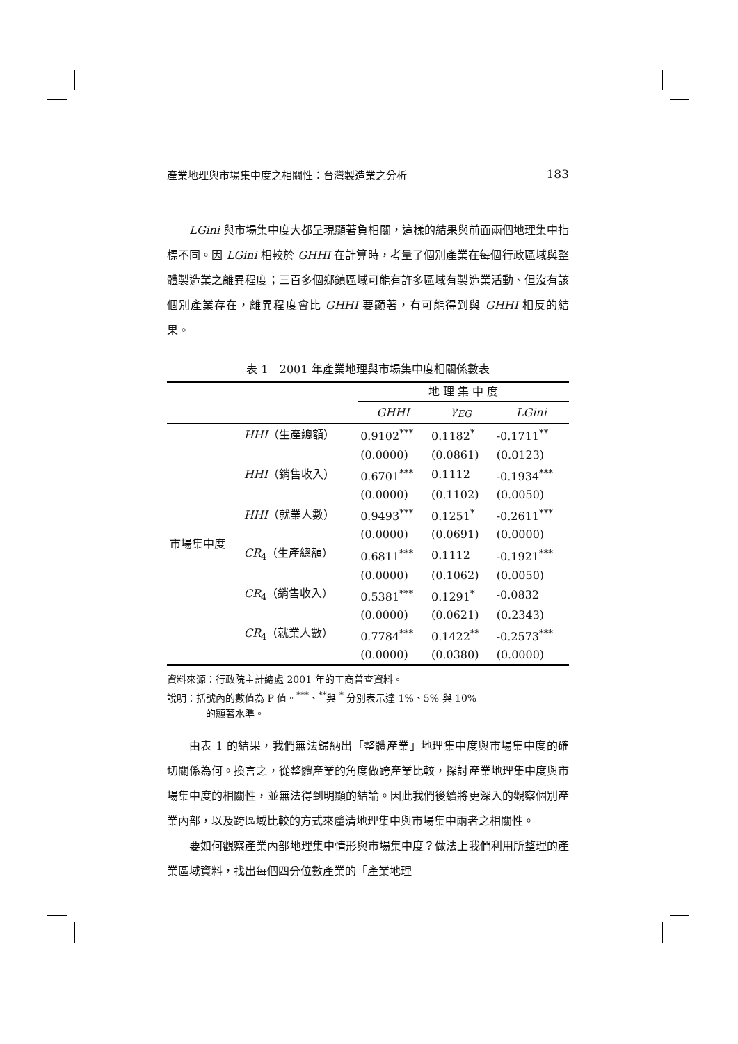產業地理與市場集中度之相關性：台灣製造業之分析 183
LGini 與市場集中度大都呈現顯著負相關，這樣的結果與前面兩個地理集中指標不同。因 LGini 相較於 GHHI 在計算時，考量了個別產業在每個行政區域與整體製造業之離異程度；三百多個鄉鎮區域可能有許多區域有製造業活動、但沒有該個別產業存在，離異程度會比 GHHI 要顯著，有可能得到與 GHHI 相反的結果。
表 1　2001 年產業地理與市場集中度相關係數表
| | | 地 理 集 中 度 | | |
| --- | --- | --- | --- | --- |
| | | GHHI | γ<sub>EG</sub> | LGini |
| 市場集中度 | HHI （生產總額） | 0.9102<sup>***</sup> | 0.1182<sup>*</sup> | -0.1711<sup>**</sup> |
| | | (0.0000) | (0.0861) | (0.0123) |
| | HHI （銷售收入） | 0.6701<sup>***</sup> | 0.1112 | -0.1934<sup>***</sup> |
| | | (0.0000) | (0.1102) | (0.0050) |
| | HHI （就業人數） | 0.9493<sup>***</sup> | 0.1251<sup>*</sup> | -0.2611<sup>***</sup> |
| | | (0.0000) | (0.0691) | (0.0000) |
| | CR<sub>4</sub>（生產總額） | 0.6811<sup>***</sup> | 0.1112 | -0.1921<sup>***</sup> |
| | | (0.0000) | (0.1062) | (0.0050) |
| | CR<sub>4</sub>（銷售收入） | 0.5381<sup>***</sup> | 0.1291<sup>*</sup> | -0.0832 |
| | | (0.0000) | (0.0621) | (0.2343) |
| | CR<sub>4</sub>（就業人數） | 0.7784<sup>***</sup> | 0.1422<sup>**</sup> | -0.2573<sup>***</sup> |
| | | (0.0000) | (0.0380) | (0.0000) |
資料來源：行政院主計總處 2001 年的工商普查資料。
說明：括號內的數值為 P 值。<sup>***</sup>、<sup>**</sup>與 <sup>*</sup> 分別表示達 1%、5% 與 10%
的顯著水準。
由表 1 的結果，我們無法歸納出「整體產業」地理集中度與市場集中度的確切關係為何。換言之，從整體產業的角度做跨產業比較，探討產業地理集中度與市場集中度的相關性，並無法得到明顯的結論。因此我們後續將更深入的觀察個別產業內部，以及跨區域比較的方式來釐清地理集中與市場集中兩者之相關性。
要如何觀察產業內部地理集中情形與市場集中度？做法上我們利用所整理的產業區域資料，找出每個四分位數產業的「產業地理